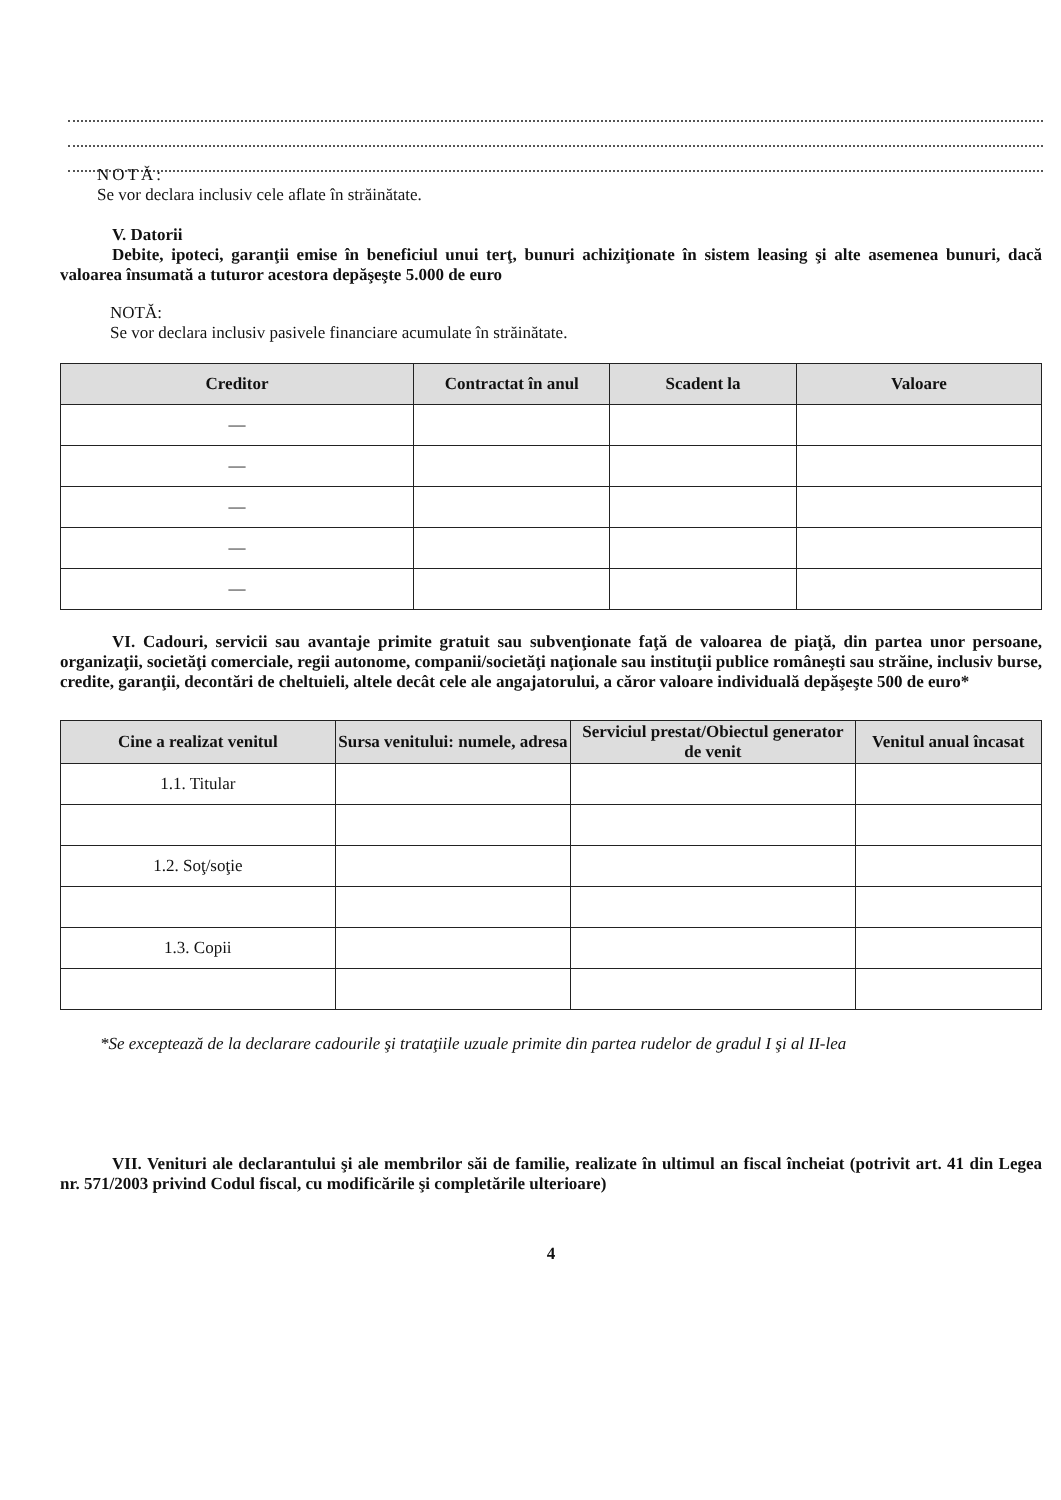NOTĂ:
Se vor declara inclusiv cele aflate în străinătate.
V. Datorii
Debite, ipoteci, garanţii emise în beneficiul unui terţ, bunuri achiziţionate în sistem leasing şi alte asemenea bunuri, dacă valoarea însumată a tuturor acestora depăşeşte 5.000 de euro
NOTĂ:
Se vor declara inclusiv pasivele financiare acumulate în străinătate.
| Creditor | Contractat în anul | Scadent la | Valoare |
| --- | --- | --- | --- |
| — | | | |
| — | | | |
| — | | | |
| — | | | |
| — | | | |
VI. Cadouri, servicii sau avantaje primite gratuit sau subvenţionate faţă de valoarea de piaţă, din partea unor persoane, organizaţii, societăţi comerciale, regii autonome, companii/societăţi naţionale sau instituţii publice româneşti sau străine, inclusiv burse, credite, garanţii, decontări de cheltuieli, altele decât cele ale angajatorului, a căror valoare individuală depăşeşte 500 de euro*
| Cine a realizat venitul | Sursa venitului: numele, adresa | Serviciul prestat/Obiectul generator de venit | Venitul anual încasat |
| --- | --- | --- | --- |
| 1.1. Titular | | | |
| 1.2. Soţ/soţie | | | |
| 1.3. Copii | | | |
*Se exceptează de la declarare cadourile şi trataţiile uzuale primite din partea rudelor de gradul I şi al II-lea
VII. Venituri ale declarantului şi ale membrilor săi de familie, realizate în ultimul an fiscal încheiat (potrivit art. 41 din Legea nr. 571/2003 privind Codul fiscal, cu modificările şi completările ulterioare)
4